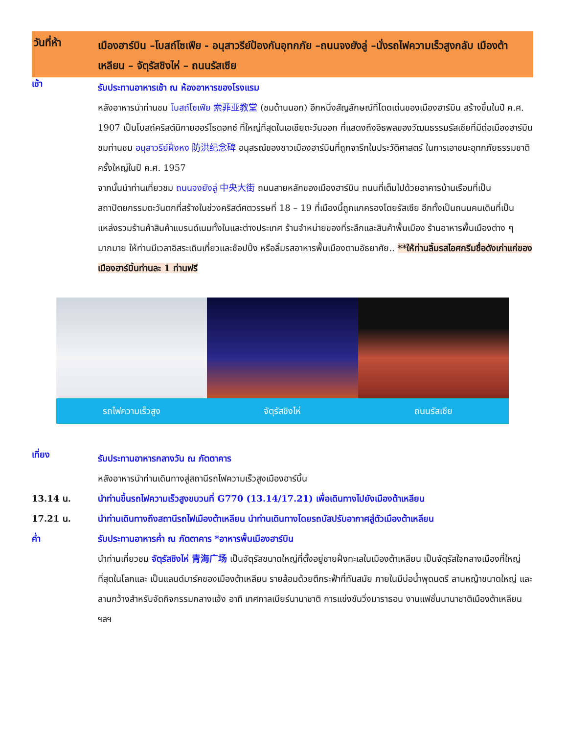วันที่ห้า
เมืองฮาร์บิน –โบสถ์โซเฟีย - อนุสาวรีย์ป้องกันอุทกภัย –ถนนจงยังลู่ –นั่งรถไฟความเร็วสูงกลับ เมืองต้าเหลียน – จัตุรัสชิงไห่ – ถนนรัสเซีย
เช้า
รับประทานอาหารเช้า ณ ห้องอาหารของโรงแรม
หลังอาหารนำท่านชม โบสถ์โซเฟีย 索菲亚教堂 (ชมด้านนอก) อีกหนึ่งสัญลักษณ์ที่โดดเด่นของเมืองฮาร์บิน สร้างขึ้นในปี ค.ศ. 1907 เป็นโบสถ์คริสต์นิกายออร์โธดอกซ์ ที่ใหญ่ที่สุดในเอเชียตะวันออก ที่แสดงถึงอิธพลของวัฒนธรรมรัสเซียที่มีต่อเมืองฮาร์บิน ชมท่านชม อนุสาวรีย์ฝั่งหง 防洪纪念碑 อนุสรณ์ของชาวเมืองฮาร์บินที่ถูกจารึกในประวัติศาสตร์ ในการเอาชนะอุทกภัยธรรมชาติครั้งใหญ่ในปี ค.ศ. 1957
จากนั้นนำท่านเที่ยวชม ถนนจงยังลู่ 中央大街 ถนนสายหลักของเมืองฮาร์บิน ถนนที่เต็มไปด้วยอาคารบ้านเรือนที่เป็นสถาปัตยกรรมตะวันตกที่สร้างในช่วงคริสต์ศตวรรษที่ 18 – 19 ที่เมืองนี้ถูกแกครองโดยรัสเซีย อีกทั้งเป็นถนนคนเดินที่เป็นแหล่งรวมร้านค้าสินค้าแบรนด์เนมทั้งในและต่างประเทศ ร้านจำหน่ายของที่ระลึกและสินค้าพื้นเมือง ร้านอาหารพื้นเมืองต่าง ๆ มากมาย ให้ท่านมีเวลาอิสระเดินเที่ยวและช้อปปิ้ง หรือลิ้มรสอาหารพื้นเมืองตามอัธยาศัย.. **ให้ท่านลิ้มรสไอศกรีมชื่อดังเก่าแก่ของเมืองฮาร์บิ้นท่านละ 1 ท่านฟรี
รถไฟความเร็วสูง จัตุรัสชิงไห่ ถนนรัสเซีย
เที่ยง
รับประทานอาหารกลางวัน ณ ภัตตาคาร
หลังอาหารนำท่านเดินทางสู่สถานีรถไฟความเร็วสูงเมืองฮาร์บิ้น
13.14 น. นำท่านขึ้นรถไฟความเร็วสูงขบวนที่ G770 (13.14/17.21) เพื่อเดินทางไปยังเมืองต้าเหลียน
17.21 น. นำท่านเดินทางถึงสถานีรถไฟเมืองต้าเหลียน นำท่านเดินทางโดยรถบัสปรับอากาศสู่ตัวเมืองต้าเหลียน
ค่ำ รับประทานอาหารค่ำ ณ ภัตตาคาร *อาหารพื้นเมืองฮาร์บิน
นำท่านเที่ยวชม จัตุรัสชิงไห่ 青海广场 เป็นจัตุรัสขนาดใหญ่ที่ตั้งอยู่ชายฝั่งทะเลในเมืองต้าเหลียน เป็นจัตุรัสใจกลางเมืองที่ใหญ่ที่สุดในโลกและ เป็นแลนด์มาร์คของเมืองต้าเหลียน รายล้อมด้วยตึกระฟ้าที่ทันสมัย ภายในมีบ่อน้ำพุดนตรี ลานหญ้าขนาดใหญ่ และลานกว้างสำหรับจัดกิจกรรมกลางแจ้ง อาทิ เทศกาลเบียร์นานาชาติ การแข่งขันวิ่งมาราธอน งานแฟชั่นนานาชาติเมืองต้าเหลียน ฯลฯ